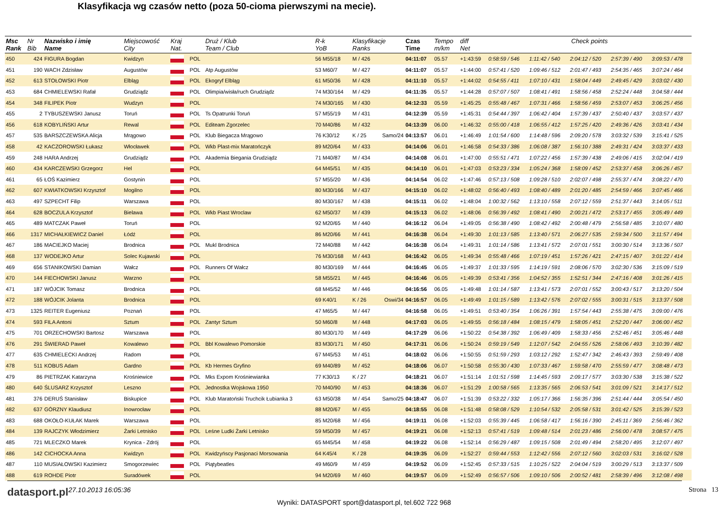Klasyfikacja wg czasów netto (poza 50-cioma pierwszymi na mecie).
| Msc Rank | Nr Bib | Nazwisko i imię Name | Miejscowość City | Kraj Nat. | | Druż / Klub Team / Club | R-k YoB | Klasyfikacje Ranks | | Czas Time | Tempo m/km | diff Net | Check points | | | | |
| --- | --- | --- | --- | --- | --- | --- | --- | --- | --- | --- | --- | --- | --- | --- | --- | --- | --- |
| 450 | 424 | FIGURA Bogdan | Kwidzyn | | POL | | 56 M55/18 | M / 426 | | 04:11:07 | 05.57 | +1:43:59 | 0:58:59 / 546 | 1:11:42 / 540 | 2:04:12 / 520 | 2:57:39 / 490 | 3:09:53 / 478 |
| 451 | 190 | WACH Zdzisław | Augustów | | POL | Atp Augustów | 53 M60/7 | M / 427 | | 04:11:07 | 05.57 | +1:44:00 | 0:57:41 / 520 | 1:09:46 / 512 | 2:01:47 / 493 | 2:54:35 / 465 | 3:07:24 / 464 |
| 452 | 613 | STOŁOWSKI Piotr | Elbląg | | POL | Ekogryf Elbląg | 61 M50/36 | M / 428 | | 04:11:10 | 05.57 | +1:44:02 | 0:54:55 / 411 | 1:07:10 / 431 | 1:58:04 / 449 | 2:49:45 / 429 | 3:03:02 / 430 |
| 453 | 684 | CHMIELEWSKI Rafał | Grudziądz | | POL | Olimpia/wisła/ruch Grudziądz | 74 M30/164 | M / 429 | | 04:11:35 | 05.57 | +1:44:28 | 0:57:07 / 507 | 1:08:41 / 491 | 1:58:56 / 458 | 2:52:24 / 448 | 3:04:58 / 444 |
| 454 | 348 | FILIPEK Piotr | Wudzyn | | POL | | 74 M30/165 | M / 430 | | 04:12:33 | 05.59 | +1:45:25 | 0:55:48 / 467 | 1:07:31 / 466 | 1:58:56 / 459 | 2:53:07 / 453 | 3:06:25 / 456 |
| 455 | 2 | TYBUSZEWSKI Janusz | Toruń | | POL | Ts Opatrunki Toruń | 57 M55/19 | M / 431 | | 04:12:39 | 05.59 | +1:45:31 | 0:54:44 / 397 | 1:06:42 / 404 | 1:57:39 / 437 | 2:50:40 / 437 | 3:03:57 / 437 |
| 456 | 618 | KOBYLIŃSKI Artur | Rewal | | POL | Editeam Zgorzelec | 70 M40/86 | M / 432 | | 04:13:39 | 06.00 | +1:46:32 | 0:55:00 / 418 | 1:06:55 / 412 | 1:57:25 / 420 | 2:49:36 / 426 | 3:03:41 / 434 |
| 457 | 535 | BARSZCZEWSKA Alicja | Mrągowo | | POL | Klub Biegacza Mrągowo | 76 K30/12 | K / 25 | Samo/24 | 04:13:57 | 06.01 | +1:46:49 | 1:01:54 / 600 | 1:14:48 / 596 | 2:09:20 / 578 | 3:03:32 / 539 | 3:15:41 / 525 |
| 458 | 42 | KACZOROWSKI Łukasz | Włocławek | | POL | Wkb Plast-mix Maratończyk | 89 M20/64 | M / 433 | | 04:14:06 | 06.01 | +1:46:58 | 0:54:33 / 386 | 1:06:08 / 387 | 1:56:10 / 388 | 2:49:31 / 424 | 3:03:37 / 433 |
| 459 | 248 | HARA Andrzej | Grudziądz | | POL | Akademia Biegania Grudziądz | 71 M40/87 | M / 434 | | 04:14:08 | 06.01 | +1:47:00 | 0:55:51 / 471 | 1:07:22 / 456 | 1:57:39 / 438 | 2:49:06 / 415 | 3:02:04 / 419 |
| 460 | 434 | KARCZEWSKI Grzegorz | Hel | | POL | | 64 M45/51 | M / 435 | | 04:14:10 | 06.01 | +1:47:03 | 0:53:23 / 334 | 1:05:24 / 368 | 1:58:09 / 452 | 2:53:37 / 458 | 3:06:26 / 457 |
| 461 | 65 | ŁOŚ Kazimierz | Gostynin | | POL | | 57 M55/20 | M / 436 | | 04:14:54 | 06.02 | +1:47:46 | 0:57:13 / 508 | 1:09:28 / 510 | 2:02:07 / 498 | 2:55:37 / 474 | 3:08:22 / 470 |
| 462 | 607 | KWIATKOWSKI Krzysztof | Mogilno | | POL | | 80 M30/166 | M / 437 | | 04:15:10 | 06.02 | +1:48:02 | 0:56:40 / 493 | 1:08:40 / 489 | 2:01:20 / 485 | 2:54:59 / 466 | 3:07:45 / 466 |
| 463 | 497 | SZPECHT Filip | Warszawa | | POL | | 80 M30/167 | M / 438 | | 04:15:11 | 06.02 | +1:48:04 | 1:00:32 / 562 | 1:13:10 / 558 | 2:07:12 / 559 | 2:51:37 / 443 | 3:14:05 / 511 |
| 464 | 628 | BOCZULA Krzysztof | Bielawa | | POL | Wkb Piast Wroclaw | 62 M50/37 | M / 439 | | 04:15:13 | 06.02 | +1:48:06 | 0:56:39 / 492 | 1:08:41 / 490 | 2:00:21 / 472 | 2:53:17 / 455 | 3:05:49 / 449 |
| 465 | 489 | MATCZAK Paweł | Toruń | | POL | | 92 M20/65 | M / 440 | | 04:16:12 | 06.04 | +1:49:05 | 0:56:38 / 490 | 1:08:42 / 492 | 2:00:48 / 479 | 2:56:58 / 485 | 3:10:07 / 480 |
| 466 | 1317 | MICHAŁKIEWICZ Daniel | Łódź | | POL | | 86 M20/66 | M / 441 | | 04:16:38 | 06.04 | +1:49:30 | 1:01:13 / 585 | 1:13:40 / 571 | 2:06:27 / 535 | 2:59:34 / 500 | 3:11:57 / 494 |
| 467 | 186 | MACIEJKO Maciej | Brodnica | | POL | Mukl Brodnica | 72 M40/88 | M / 442 | | 04:16:38 | 06.04 | +1:49:31 | 1:01:14 / 586 | 1:13:41 / 572 | 2:07:01 / 551 | 3:00:30 / 514 | 3:13:36 / 507 |
| 468 | 137 | WODEJKO Artur | Solec Kujawski | | POL | | 76 M30/168 | M / 443 | | 04:16:42 | 06.05 | +1:49:34 | 0:55:48 / 466 | 1:07:19 / 451 | 1:57:26 / 421 | 2:47:15 / 407 | 3:01:22 / 414 |
| 469 | 656 | STANIKOWSKI Damian | Wałcz | | POL | Runners Of Wałcz | 80 M30/169 | M / 444 | | 04:16:45 | 06.05 | +1:49:37 | 1:01:33 / 595 | 1:14:19 / 591 | 2:08:06 / 570 | 3:02:30 / 536 | 3:15:09 / 519 |
| 470 | 144 | FIECHOWSKI Janusz | Warzno | | POL | | 58 M55/21 | M / 445 | | 04:16:46 | 06.05 | +1:49:39 | 0:53:41 / 356 | 1:04:52 / 355 | 1:52:51 / 344 | 2:47:16 / 408 | 3:01:26 / 415 |
| 471 | 187 | WÓJCIK Tomasz | Brodnica | | POL | | 68 M45/52 | M / 446 | | 04:16:56 | 06.05 | +1:49:48 | 1:01:14 / 587 | 1:13:41 / 573 | 2:07:01 / 552 | 3:00:43 / 517 | 3:13:20 / 504 |
| 472 | 188 | WÓJCIK Jolanta | Brodnica | | POL | | 69 K40/1 | K / 26 | Oswi/34 | 04:16:57 | 06.05 | +1:49:49 | 1:01:15 / 589 | 1:13:42 / 576 | 2:07:02 / 555 | 3:00:31 / 515 | 3:13:37 / 508 |
| 473 | 1325 | REITER Eugeniusz | Poznań | | POL | | 47 M65/5 | M / 447 | | 04:16:58 | 06.05 | +1:49:51 | 0:53:40 / 354 | 1:06:26 / 391 | 1:57:54 / 443 | 2:55:38 / 475 | 3:09:00 / 476 |
| 474 | 593 | FILA Antoni | Sztum | | POL | Zantyr Sztum | 50 M60/8 | M / 448 | | 04:17:03 | 06.05 | +1:49:55 | 0:56:18 / 484 | 1:08:15 / 479 | 1:58:05 / 451 | 2:52:20 / 447 | 3:06:00 / 452 |
| 475 | 701 | ORZECHOWSKI Bartosz | Warszawa | | POL | | 80 M30/170 | M / 449 | | 04:17:29 | 06.06 | +1:50:22 | 0:54:38 / 392 | 1:06:49 / 409 | 1:58:33 / 456 | 2:52:46 / 451 | 3:05:46 / 448 |
| 476 | 291 | ŚWIERAD Paweł | Kowalewo | | POL | Bbl Kowalewo Pomorskie | 83 M30/171 | M / 450 | | 04:17:31 | 06.06 | +1:50:24 | 0:59:19 / 549 | 1:12:07 / 542 | 2:04:55 / 526 | 2:58:06 / 493 | 3:10:39 / 482 |
| 477 | 635 | CHMIELECKI Andrzej | Radom | | POL | | 67 M45/53 | M / 451 | | 04:18:02 | 06.06 | +1:50:55 | 0:51:59 / 293 | 1:03:12 / 292 | 1:52:47 / 342 | 2:46:43 / 393 | 2:59:49 / 408 |
| 478 | 511 | KOBUS Adam | Gardno | | POL | Kb Hermes Gryfino | 69 M40/89 | M / 452 | | 04:18:06 | 06.07 | +1:50:58 | 0:55:30 / 430 | 1:07:33 / 467 | 1:59:58 / 470 | 2:55:59 / 477 | 3:08:48 / 473 |
| 479 | 86 | PIETRZAK Katarzyna | Krośniewice | | POL | Mks Expom Krośniewianka | 77 K30/13 | K / 27 | | 04:18:21 | 06.07 | +1:51:14 | 1:01:51 / 598 | 1:14:45 / 593 | 2:09:17 / 577 | 3:03:30 / 538 | 3:15:38 / 522 |
| 480 | 640 | ŚLUSARZ Krzysztof | Leszno | | POL | Jednostka Wojskowa 1950 | 70 M40/90 | M / 453 | | 04:18:36 | 06.07 | +1:51:29 | 1:00:58 / 565 | 1:13:35 / 565 | 2:06:53 / 541 | 3:01:09 / 521 | 3:14:17 / 512 |
| 481 | 376 | DERUŚ Stanisław | Biskupice | | POL | Klub Maratoński Truchcik Łubianka 3 | 63 M50/38 | M / 454 | Samo/25 | 04:18:47 | 06.07 | +1:51:39 | 0:53:22 / 332 | 1:05:17 / 366 | 1:56:35 / 396 | 2:51:44 / 444 | 3:05:54 / 450 |
| 482 | 637 | GÓRZNY Klaudiusz | Inowrocław | | POL | | 88 M20/67 | M / 455 | | 04:18:55 | 06.08 | +1:51:48 | 0:58:08 / 529 | 1:10:54 / 532 | 2:05:58 / 531 | 3:01:42 / 525 | 3:15:39 / 523 |
| 483 | 688 | OKOŁO-KUŁAK Marek | Warszawa | | POL | | 85 M20/68 | M / 456 | | 04:19:11 | 06.08 | +1:52:03 | 0:55:39 / 445 | 1:06:58 / 417 | 1:56:16 / 390 | 2:45:11 / 369 | 2:56:46 / 362 |
| 484 | 139 | RAJCZYK Włodzimierz | Żarki Letnisko | | POL | Leśne Ludki Żarki Letnisko | 59 M50/39 | M / 457 | | 04:19:21 | 06.08 | +1:52:13 | 0:57:41 / 519 | 1:09:48 / 514 | 2:01:23 / 486 | 2:56:00 / 478 | 3:08:57 / 475 |
| 485 | 721 | MLECZKO Marek | Krynica - Zdrój | | POL | | 65 M45/54 | M / 458 | | 04:19:22 | 06.08 | +1:52:14 | 0:56:29 / 487 | 1:09:15 / 508 | 2:01:49 / 494 | 2:58:20 / 495 | 3:12:07 / 497 |
| 486 | 142 | CICHOCKA Anna | Kwidzyn | | POL | Kwidzyńscy Pasjonaci Morsowania | 64 K45/4 | K / 28 | | 04:19:35 | 06.09 | +1:52:27 | 0:59:44 / 553 | 1:12:42 / 556 | 2:07:12 / 560 | 3:02:03 / 531 | 3:16:02 / 528 |
| 487 | 110 | MUSIAŁOWSKI Kazimierz | Smogorzewiec | | POL | Piątybeatles | 49 M60/9 | M / 459 | | 04:19:52 | 06.09 | +1:52:45 | 0:57:33 / 515 | 1:10:25 / 522 | 2:04:04 / 519 | 3:00:29 / 513 | 3:13:37 / 509 |
| 488 | 619 | ROHDE Piotr | Suradówek | | POL | | 94 M20/69 | M / 460 | | 04:19:57 | 06.09 | +1:52:49 | 0:56:57 / 506 | 1:09:10 / 506 | 2:00:52 / 481 | 2:58:39 / 496 | 3:12:08 / 498 |
datasport.pl 27.10.2013 16:05:36 Strona 13
Wyniki: DATASPORT sport@datasport.pl, tel.602 722 968